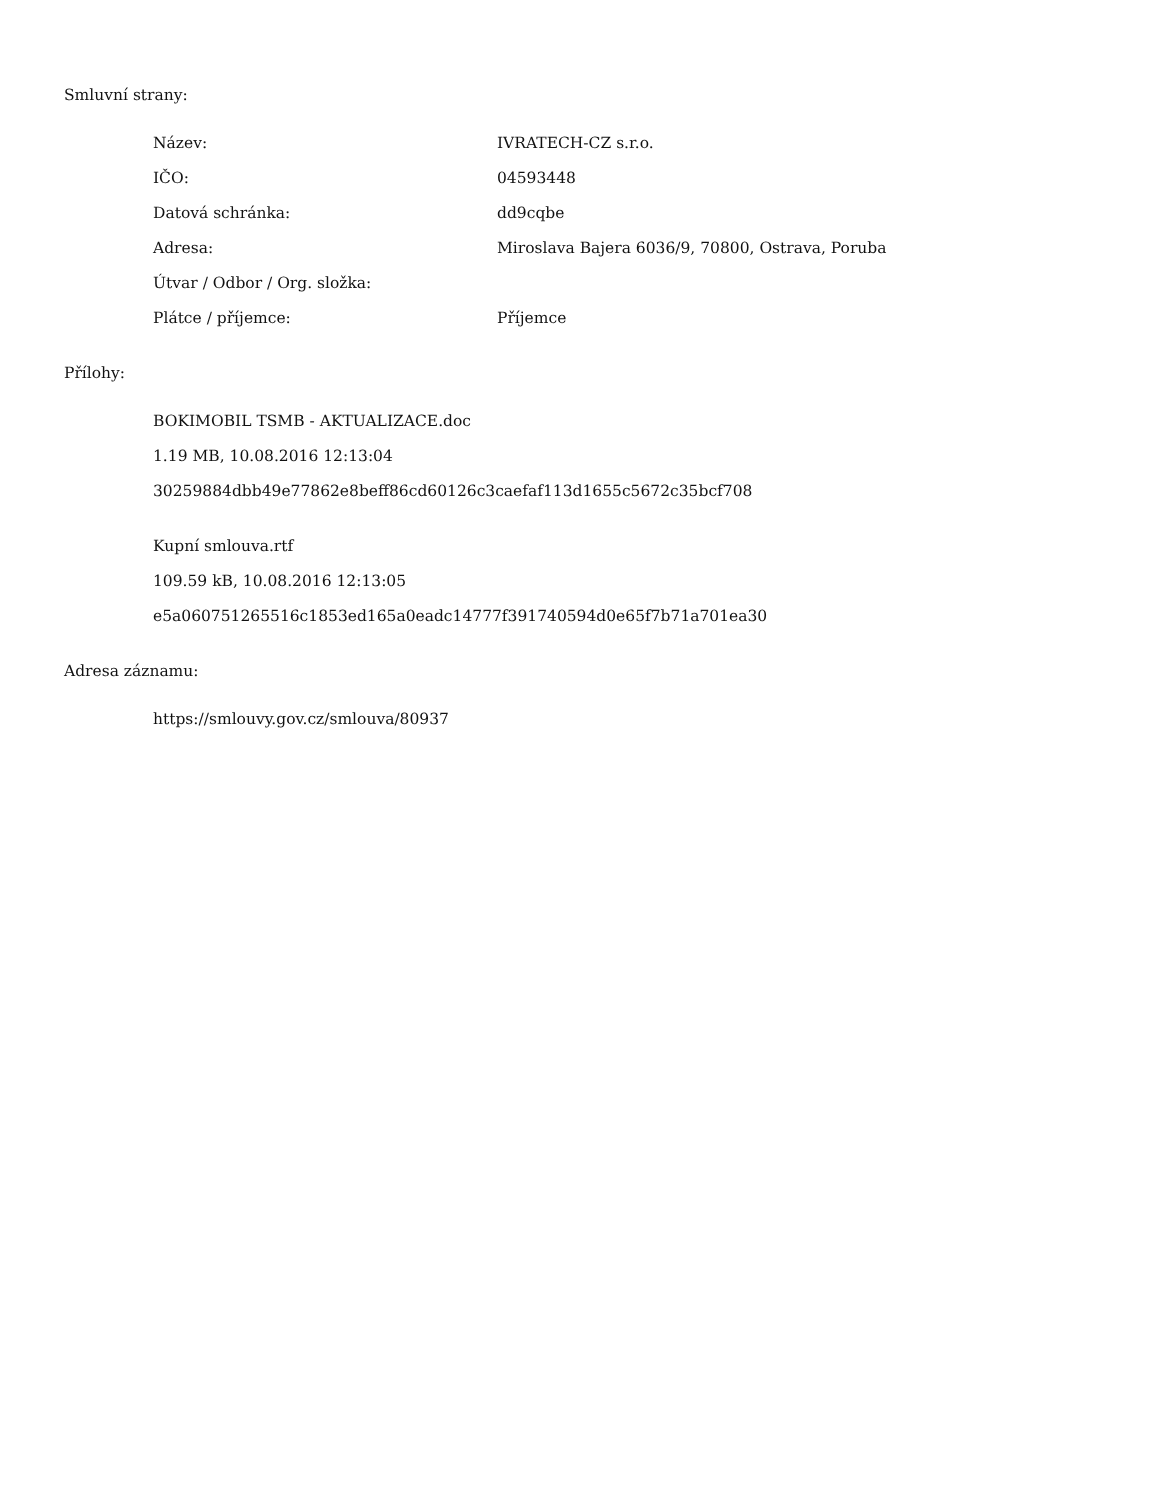Smluvní strany:
| Název: | IVRATECH-CZ s.r.o. |
| IČO: | 04593448 |
| Datová schránka: | dd9cqbe |
| Adresa: | Miroslava Bajera 6036/9, 70800, Ostrava, Poruba |
| Útvar / Odbor / Org. složka: | |
| Plátce / příjemce: | Příjemce |
Přílohy:
BOKIMOBIL TSMB - AKTUALIZACE.doc
1.19 MB, 10.08.2016 12:13:04
30259884dbb49e77862e8beff86cd60126c3caefaf113d1655c5672c35bcf708
Kupní smlouva.rtf
109.59 kB, 10.08.2016 12:13:05
e5a060751265516c1853ed165a0eadc14777f391740594d0e65f7b71a701ea30
Adresa záznamu:
https://smlouvy.gov.cz/smlouva/80937